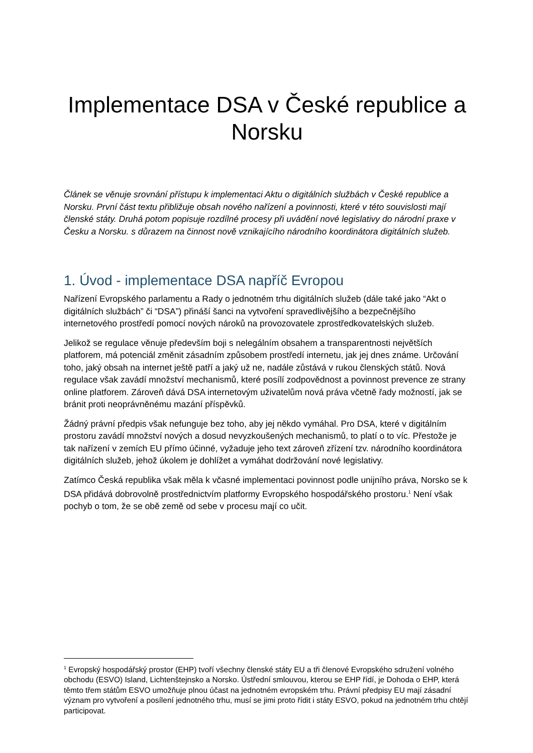Implementace DSA v České republice a Norsku
Článek se věnuje srovnání přístupu k implementaci Aktu o digitálních službách v České republice a Norsku. První část textu přibližuje obsah nového nařízení a povinnosti, které v této souvislosti mají členské státy. Druhá potom popisuje rozdílné procesy při uvádění nové legislativy do národní praxe v Česku a Norsku. s důrazem na činnost nově vznikajícího národního koordinátora digitálních služeb.
1. Úvod - implementace DSA napříč Evropou
Nařízení Evropského parlamentu a Rady o jednotném trhu digitálních služeb (dále také jako “Akt o digitálních službách” či “DSA”) přináší šanci na vytvoření spravedlivějšího a bezpečnějšího internetového prostředí pomocí nových nároků na provozovatele zprostředkovatelských služeb.
Jelikož se regulace věnuje především boji s nelegálním obsahem a transparentnosti největších platforem, má potenciál změnit zásadním způsobem prostředí internetu, jak jej dnes známe. Určování toho, jaký obsah na internet ještě patří a jaký už ne, nadále zůstává v rukou členských států. Nová regulace však zavádí množství mechanismů, které posílí zodpovědnost a povinnost prevence ze strany online platforem. Zároveň dává DSA internetovým uživatelům nová práva včetně řady možností, jak se bránit proti neoprávněnému mazání příspěvků.
Žádný právní předpis však nefunguje bez toho, aby jej někdo vymáhal. Pro DSA, které v digitálním prostoru zavádí množství nových a dosud nevyzkoušených mechanismů, to platí o to víc. Přestože je tak nařízení v zemích EU přímo účinné, vyžaduje jeho text zároveň zřízení tzv. národního koordinátora digitálních služeb, jehož úkolem je dohlížet a vymáhat dodržování nové legislativy.
Zatímco Česká republika však měla k včasné implementaci povinnost podle unijního práva, Norsko se k DSA přidává dobrovolně prostřednictvím platformy Evropského hospodářského prostoru.<sup>1</sup> Není však pochyb o tom, že se obě země od sebe v procesu mají co učit.
<sup>1</sup> Evropský hospodářský prostor (EHP) tvoří všechny členské státy EU a tři členové Evropského sdružení volného obchodu (ESVO) Island, Lichtenštejnsko a Norsko. Ústřední smlouvou, kterou se EHP řídí, je Dohoda o EHP, která těmto třem státům ESVO umožňuje plnou účast na jednotném evropském trhu. Právní předpisy EU mají zásadní význam pro vytvoření a posílení jednotného trhu, musí se jimi proto řídit i státy ESVO, pokud na jednotném trhu chtějí participovat.